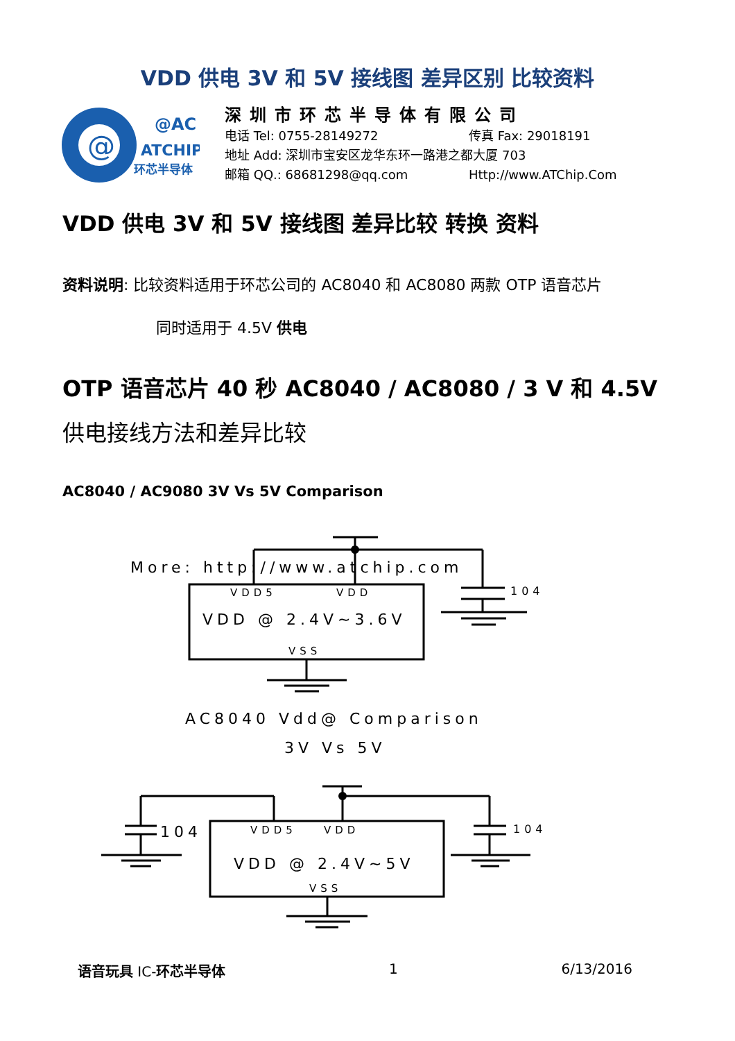VDD 供电 3V 和 5V 接线图 差异区别 比较资料
@
@AC
ATCHIP
环芯半导体
深圳市环芯半导体有限公司
电话 Tel: 0755-28149272 传真 Fax: 29018191
地址 Add: 深圳市宝安区龙华东环一路港之都大厦 703
邮箱 QQ.: 68681298@qq.com Http://www.ATChip.Com
VDD 供电 3V 和 5V 接线图 差异比较 转换 资料
资料说明: 比较资料适用于环芯公司的 AC8040 和 AC8080 两款 OTP 语音芯片
同时适用于 4.5V 供电
OTP 语音芯片 40 秒 AC8040 / AC8080 / 3 V 和 4.5V
供电接线方法和差异比较
AC8040 / AC9080 3V Vs 5V Comparison
More: http://www.atchip.com
VDD5
VDD
VDD @ 2.4V~3.6V
VSS
104
AC8040 Vdd@ Comparison
3V Vs 5V
VDD5
VDD
VDD @ 2.4V~5V
VSS
104
104
语音玩具 IC-环芯半导体 1 6/13/2016